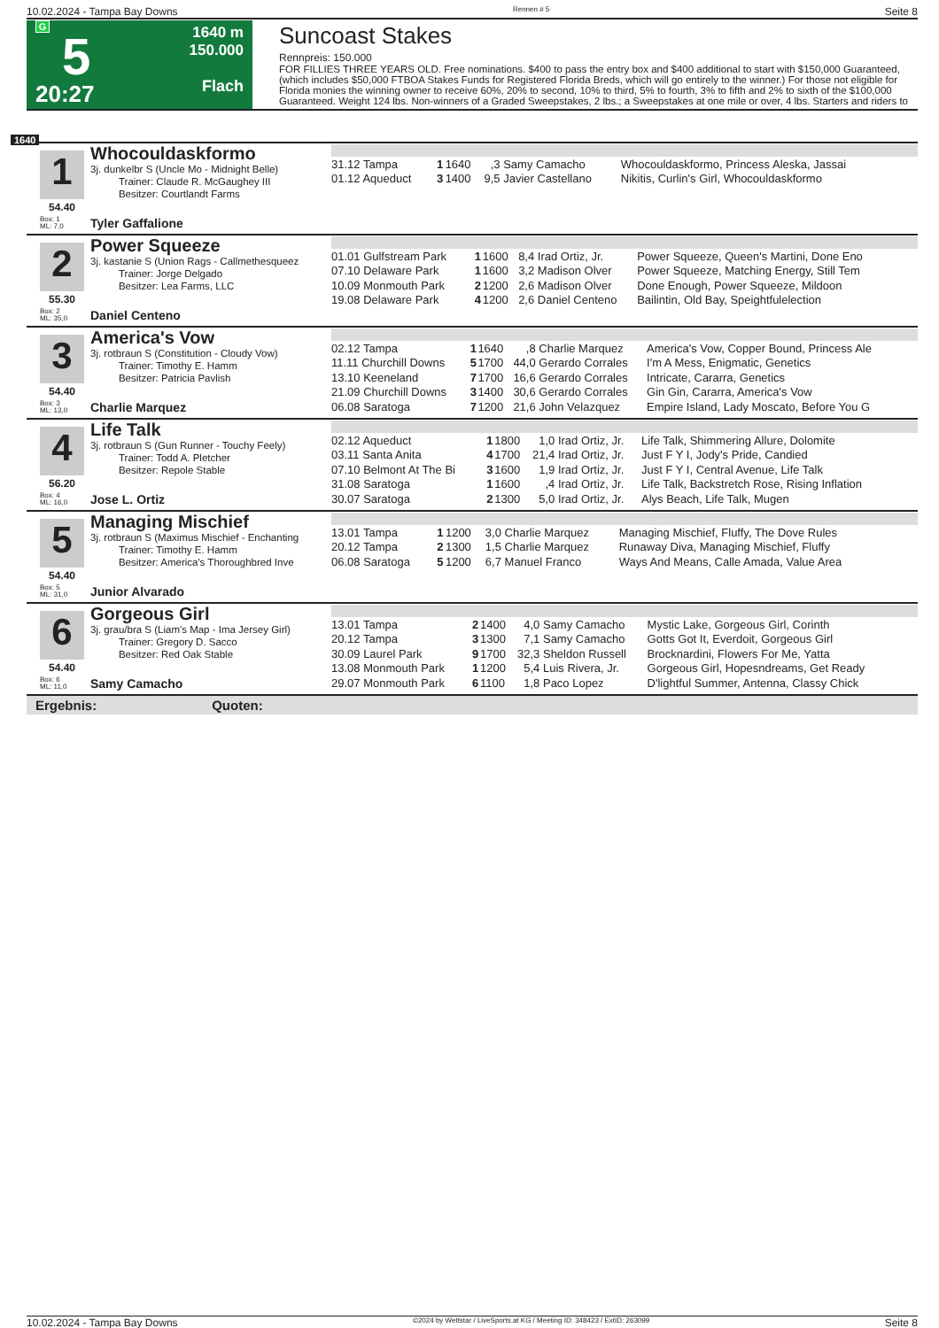10.02.2024 - Tampa Bay Downs Rennen # 5 Seite 8
G
5
20:27
1640 m
150.000
Flach
Suncoast Stakes
Rennpreis: 150.000
FOR FILLIES THREE YEARS OLD. Free nominations. $400 to pass the entry box and $400 additional to start with $150,000 Guaranteed, (which includes $50,000 FTBOA Stakes Funds for Registered Florida Breds, which will go entirely to the winner.) For those not eligible for Florida monies the winning owner to receive 60%, 20% to second, 10% to third, 5% to fourth, 3% to fifth and 2% to sixth of the $100,000 Guaranteed. Weight 124 lbs. Non-winners of a Graded Sweepstakes, 2 lbs.; a Sweepstakes at one mile or over, 4 lbs. Starters and riders to
1640
1
54.40
Whocouldaskformo
3j. dunkelbr S (Uncle Mo - Midnight Belle)
Trainer: Claude R. McGaughey III
Besitzer: Courtlandt Farms
Box: 1
ML: 7,0
Tyler Gaffalione
| 31.12 Tampa | 1 | 1640 | ,3 | Samy Camacho | Whocouldaskformo, Princess Aleska, Jassai |
| 01.12 Aqueduct | 3 | 1400 | 9,5 | Javier Castellano | Nikitis, Curlin's Girl, Whocouldaskformo |
2
55.30
Power Squeeze
3j. kastanie S (Union Rags - Callmethesqueez
Trainer: Jorge Delgado
Besitzer: Lea Farms, LLC
Box: 2
ML: 35,0
Daniel Centeno
| 01.01 Gulfstream Park | 1 | 1600 | 8,4 | Irad Ortiz, Jr. | Power Squeeze, Queen's Martini, Done Eno |
| 07.10 Delaware Park | 1 | 1600 | 3,2 | Madison Olver | Power Squeeze, Matching Energy, Still Tem |
| 10.09 Monmouth Park | 2 | 1200 | 2,6 | Madison Olver | Done Enough, Power Squeeze, Mildoon |
| 19.08 Delaware Park | 4 | 1200 | 2,6 | Daniel Centeno | Bailintin, Old Bay, Speightfulelection |
3
54.40
America's Vow
3j. rotbraun S (Constitution - Cloudy Vow)
Trainer: Timothy E. Hamm
Besitzer: Patricia Pavlish
Box: 3
ML: 13,0
Charlie Marquez
| 02.12 Tampa | 1 | 1640 | ,8 | Charlie Marquez | America's Vow, Copper Bound, Princess Ale |
| 11.11 Churchill Downs | 5 | 1700 | 44,0 | Gerardo Corrales | I'm A Mess, Enigmatic, Genetics |
| 13.10 Keeneland | 7 | 1700 | 16,6 | Gerardo Corrales | Intricate, Cararra, Genetics |
| 21.09 Churchill Downs | 3 | 1400 | 30,6 | Gerardo Corrales | Gin Gin, Cararra, America's Vow |
| 06.08 Saratoga | 7 | 1200 | 21,6 | John Velazquez | Empire Island, Lady Moscato, Before You G |
4
56.20
Life Talk
3j. rotbraun S (Gun Runner - Touchy Feely)
Trainer: Todd A. Pletcher
Besitzer: Repole Stable
Box: 4
ML: 16,0
Jose L. Ortiz
| 02.12 Aqueduct | 1 | 1800 | 1,0 | Irad Ortiz, Jr. | Life Talk, Shimmering Allure, Dolomite |
| 03.11 Santa Anita | 4 | 1700 | 21,4 | Irad Ortiz, Jr. | Just F Y I, Jody's Pride, Candied |
| 07.10 Belmont At The Bi | 3 | 1600 | 1,9 | Irad Ortiz, Jr. | Just F Y I, Central Avenue, Life Talk |
| 31.08 Saratoga | 1 | 1600 | ,4 | Irad Ortiz, Jr. | Life Talk, Backstretch Rose, Rising Inflation |
| 30.07 Saratoga | 2 | 1300 | 5,0 | Irad Ortiz, Jr. | Alys Beach, Life Talk, Mugen |
5
54.40
Managing Mischief
3j. rotbraun S (Maximus Mischief - Enchanting
Trainer: Timothy E. Hamm
Besitzer: America's Thoroughbred Inve
Box: 5
ML: 31,0
Junior Alvarado
| 13.01 Tampa | 1 | 1200 | 3,0 | Charlie Marquez | Managing Mischief, Fluffy, The Dove Rules |
| 20.12 Tampa | 2 | 1300 | 1,5 | Charlie Marquez | Runaway Diva, Managing Mischief, Fluffy |
| 06.08 Saratoga | 5 | 1200 | 6,7 | Manuel Franco | Ways And Means, Calle Amada, Value Area |
6
54.40
Gorgeous Girl
3j. grau/bra S (Liam's Map - Ima Jersey Girl)
Trainer: Gregory D. Sacco
Besitzer: Red Oak Stable
Box: 6
ML: 11,0
Samy Camacho
| 13.01 Tampa | 2 | 1400 | 4,0 | Samy Camacho | Mystic Lake, Gorgeous Girl, Corinth |
| 20.12 Tampa | 3 | 1300 | 7,1 | Samy Camacho | Gotts Got It, Everdoit, Gorgeous Girl |
| 30.09 Laurel Park | 9 | 1700 | 32,3 | Sheldon Russell | Brocknardini, Flowers For Me, Yatta |
| 13.08 Monmouth Park | 1 | 1200 | 5,4 | Luis Rivera, Jr. | Gorgeous Girl, Hopesndreams, Get Ready |
| 29.07 Monmouth Park | 6 | 1100 | 1,8 | Paco Lopez | D'lightful Summer, Antenna, Classy Chick |
Ergebnis: Quoten:
10.02.2024 - Tampa Bay Downs ©2024 by Wettstar / LiveSports.at KG / Meeting ID: 348423 / ExtID: 263099 Seite 8